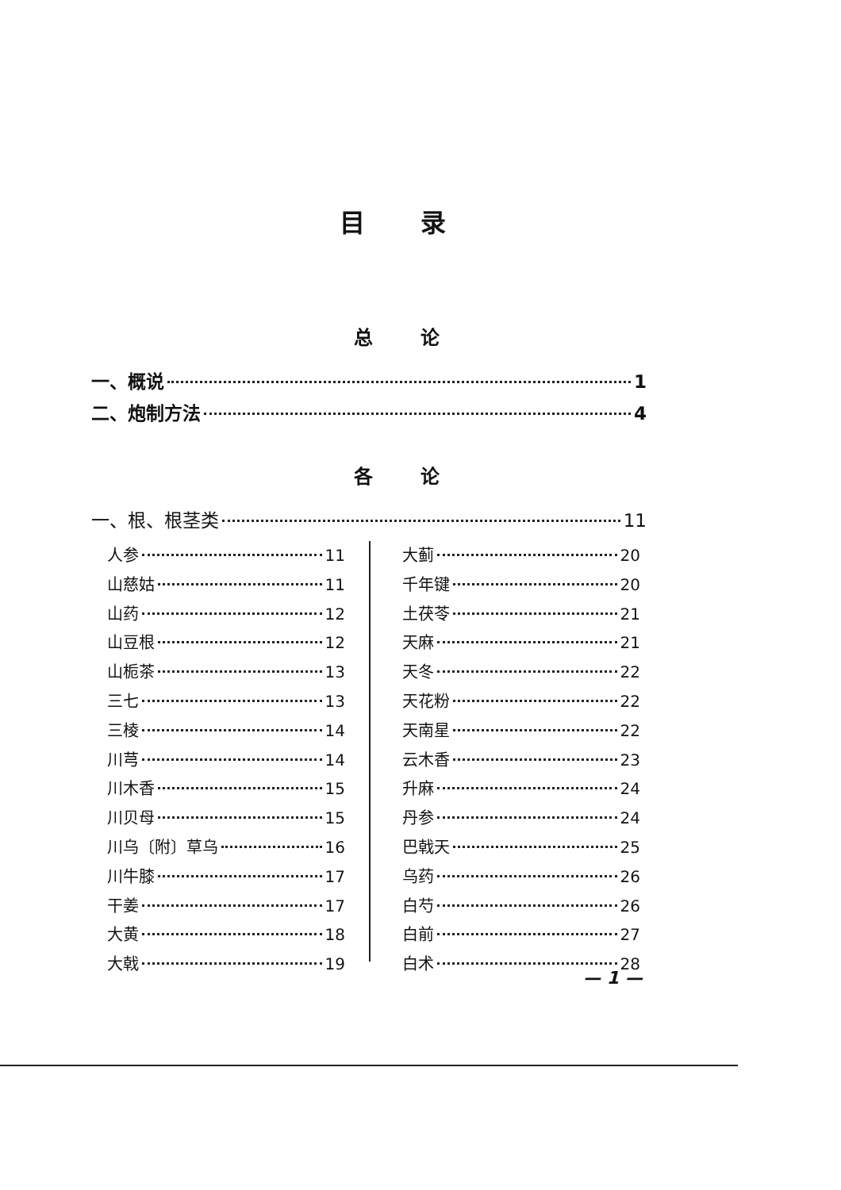目录
总论
一、概说 1
二、炮制方法 4
各论
一、根、根茎类 11
人参 11
山慈姑 11
山药 12
山豆根 12
山栀茶 13
三七 13
三棱 14
川芎 14
川木香 15
川贝母 15
川乌〔附〕草乌 16
川牛膝 17
干姜 17
大黄 18
大戟 19
大蓟 20
千年键 20
土茯苓 21
天麻 21
天冬 22
天花粉 22
天南星 22
云木香 23
升麻 24
丹参 24
巴戟天 25
乌药 26
白芍 26
白前 27
白术 28
— 1 —